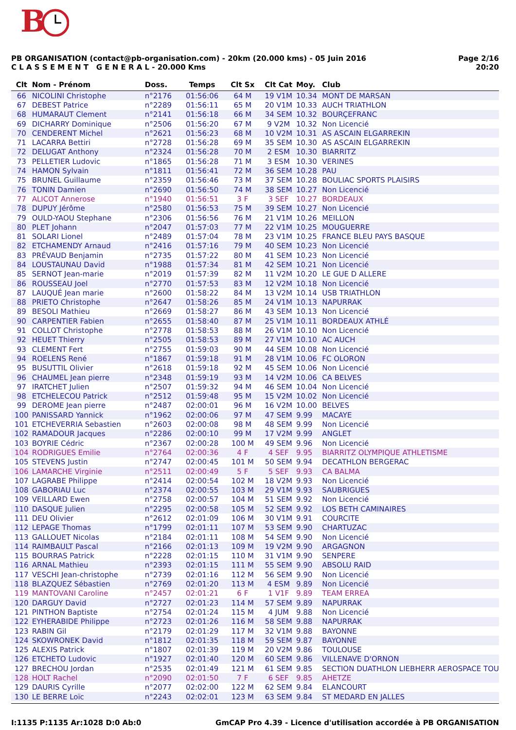B
PB ORGANISATION (contact@pb-organisation.com) - 20km (20.000 kms) - 05 Juin 2016
C L A S S E M E N T G E N E R A L - 20.000 Kms
Page 2/16
20:20
| Clt | Nom - Prénom | Doss. | Temps | Clt Sx | Clt Cat | Moy. | Club |
| --- | --- | --- | --- | --- | --- | --- | --- |
| 66 | NICOLINI Christophe | n°2176 | 01:56:06 | 64 M | 19 V1M | 10.34 | MONT DE MARSAN |
| 67 | DEBEST Patrice | n°2289 | 01:56:11 | 65 M | 20 V1M | 10.33 | AUCH TRIATHLON |
| 68 | HUMARAUT Clement | n°2141 | 01:56:18 | 66 M | 34 SEM | 10.32 | BOURÇEFRANC |
| 69 | DICHARRY Dominique | n°2506 | 01:56:20 | 67 M | 9 V2M | 10.32 | Non Licencié |
| 70 | CENDERENT Michel | n°2621 | 01:56:23 | 68 M | 10 V2M | 10.31 | AS ASCAIN ELGARREKIN |
| 71 | LACARRA Bettiri | n°2728 | 01:56:28 | 69 M | 35 SEM | 10.30 | AS ASCAIN ELGARREKIN |
| 72 | DELUGAT Anthony | n°2324 | 01:56:28 | 70 M | 2 ESM | 10.30 | BIARRITZ |
| 73 | PELLETIER Ludovic | n°1865 | 01:56:28 | 71 M | 3 ESM | 10.30 | VERINES |
| 74 | HAMON Sylvain | n°1811 | 01:56:41 | 72 M | 36 SEM | 10.28 | PAU |
| 75 | BRUNEL Guillaume | n°2359 | 01:56:46 | 73 M | 37 SEM | 10.28 | BOULIAC SPORTS PLAISIRS |
| 76 | TONIN Damien | n°2690 | 01:56:50 | 74 M | 38 SEM | 10.27 | Non Licencié |
| 77 | ALICOT Annerose | n°1940 | 01:56:51 | 3 F | 3 SEF | 10.27 | BORDEAUX |
| 78 | DUPUY Jérôme | n°2580 | 01:56:53 | 75 M | 39 SEM | 10.27 | Non Licencié |
| 79 | OULD-YAOU Stephane | n°2306 | 01:56:56 | 76 M | 21 V1M | 10.26 | MEILLON |
| 80 | PLET Johann | n°2047 | 01:57:03 | 77 M | 22 V1M | 10.25 | MOUGUERRE |
| 81 | SOLARI Lionel | n°2489 | 01:57:04 | 78 M | 23 V1M | 10.25 | FRANCE BLEU PAYS BASQUE |
| 82 | ETCHAMENDY Arnaud | n°2416 | 01:57:16 | 79 M | 40 SEM | 10.23 | Non Licencié |
| 83 | PRÉVAUD Benjamin | n°2735 | 01:57:22 | 80 M | 41 SEM | 10.23 | Non Licencié |
| 84 | LOUSTAUNAU David | n°1988 | 01:57:34 | 81 M | 42 SEM | 10.21 | Non Licencié |
| 85 | SERNOT Jean-marie | n°2019 | 01:57:39 | 82 M | 11 V2M | 10.20 | LE GUE D ALLERE |
| 86 | ROUSSEAU Joel | n°2770 | 01:57:53 | 83 M | 12 V2M | 10.18 | Non Licencié |
| 87 | LAUQUÉ Jean marie | n°2600 | 01:58:22 | 84 M | 13 V2M | 10.14 | USB TRIATHLON |
| 88 | PRIETO Christophe | n°2647 | 01:58:26 | 85 M | 24 V1M | 10.13 | NAPURRAK |
| 89 | BESOLI Mathieu | n°2669 | 01:58:27 | 86 M | 43 SEM | 10.13 | Non Licencié |
| 90 | CARPENTIER Fabien | n°2655 | 01:58:40 | 87 M | 25 V1M | 10.11 | BORDEAUX ATHLÉ |
| 91 | COLLOT Christophe | n°2778 | 01:58:53 | 88 M | 26 V1M | 10.10 | Non Licencié |
| 92 | HEUET Thierry | n°2505 | 01:58:53 | 89 M | 27 V1M | 10.10 | AC AUCH |
| 93 | CLEMENT Fert | n°2755 | 01:59:03 | 90 M | 44 SEM | 10.08 | Non Licencié |
| 94 | ROELENS René | n°1867 | 01:59:18 | 91 M | 28 V1M | 10.06 | FC OLORON |
| 95 | BUSUTTIL Olivier | n°2618 | 01:59:18 | 92 M | 45 SEM | 10.06 | Non Licencié |
| 96 | CHAUMEL Jean pierre | n°2348 | 01:59:19 | 93 M | 14 V2M | 10.06 | CA BELVES |
| 97 | IRATCHET Julien | n°2507 | 01:59:32 | 94 M | 46 SEM | 10.04 | Non Licencié |
| 98 | ETCHELECOU Patrick | n°2512 | 01:59:48 | 95 M | 15 V2M | 10.02 | Non Licencié |
| 99 | DEROME Jean pierre | n°2487 | 02:00:01 | 96 M | 16 V2M | 10.00 | BELVES |
| 100 | PANISSARD Yannick | n°1962 | 02:00:06 | 97 M | 47 SEM | 9.99 | MACAYE |
| 101 | ETCHEVERRIA Sebastien | n°2603 | 02:00:08 | 98 M | 48 SEM | 9.99 | Non Licencié |
| 102 | RAMADOUR Jacques | n°2286 | 02:00:10 | 99 M | 17 V2M | 9.99 | ANGLET |
| 103 | BOYRIE Cédric | n°2367 | 02:00:28 | 100 M | 49 SEM | 9.96 | Non Licencié |
| 104 | RODRIGUES Emilie | n°2764 | 02:00:36 | 4 F | 4 SEF | 9.95 | BIARRITZ OLYMPIQUE ATHLETISME |
| 105 | STEVENS Justin | n°2747 | 02:00:45 | 101 M | 50 SEM | 9.94 | DECATHLON BERGERAC |
| 106 | LAMARCHE Virginie | n°2511 | 02:00:49 | 5 F | 5 SEF | 9.93 | CA BALMA |
| 107 | LAGRABE Philippe | n°2414 | 02:00:54 | 102 M | 18 V2M | 9.93 | Non Licencié |
| 108 | GABORIAU Luc | n°2374 | 02:00:55 | 103 M | 29 V1M | 9.93 | SAUBRIGUES |
| 109 | VEILLARD Ewen | n°2758 | 02:00:57 | 104 M | 51 SEM | 9.92 | Non Licencié |
| 110 | DASQUE Julien | n°2295 | 02:00:58 | 105 M | 52 SEM | 9.92 | LOS BETH CAMINAIRES |
| 111 | DEU Olivier | n°2612 | 02:01:09 | 106 M | 30 V1M | 9.91 | COURCITE |
| 112 | LEPAGE Thomas | n°1799 | 02:01:11 | 107 M | 53 SEM | 9.90 | CHARTUZAC |
| 113 | GALLOUET Nicolas | n°2184 | 02:01:11 | 108 M | 54 SEM | 9.90 | Non Licencié |
| 114 | RAIMBAULT Pascal | n°2166 | 02:01:13 | 109 M | 19 V2M | 9.90 | ARGAGNON |
| 115 | BOURRAS Patrick | n°2228 | 02:01:15 | 110 M | 31 V1M | 9.90 | SENPERE |
| 116 | ARNAL Mathieu | n°2393 | 02:01:15 | 111 M | 55 SEM | 9.90 | ABSOLU RAID |
| 117 | VESCHI Jean-christophe | n°2739 | 02:01:16 | 112 M | 56 SEM | 9.90 | Non Licencié |
| 118 | BLAZQUEZ Sébastien | n°2769 | 02:01:20 | 113 M | 4 ESM | 9.89 | Non Licencié |
| 119 | MANTOVANI Caroline | n°2457 | 02:01:21 | 6 F | 1 V1F | 9.89 | TEAM ERREA |
| 120 | DARGUY David | n°2727 | 02:01:23 | 114 M | 57 SEM | 9.89 | NAPURRAK |
| 121 | PINTHON Baptiste | n°2754 | 02:01:24 | 115 M | 4 JUM | 9.88 | Non Licencié |
| 122 | EYHERABIDE Philippe | n°2723 | 02:01:26 | 116 M | 58 SEM | 9.88 | NAPURRAK |
| 123 | RABIN Gil | n°2179 | 02:01:29 | 117 M | 32 V1M | 9.88 | BAYONNE |
| 124 | SKOWRONEK David | n°1812 | 02:01:35 | 118 M | 59 SEM | 9.87 | BAYONNE |
| 125 | ALEXIS Patrick | n°1807 | 02:01:39 | 119 M | 20 V2M | 9.86 | TOULOUSE |
| 126 | ETCHETO Ludovic | n°1927 | 02:01:40 | 120 M | 60 SEM | 9.86 | VILLENAVE D'ORNON |
| 127 | BRECHOU Jordan | n°2535 | 02:01:49 | 121 M | 61 SEM | 9.85 | SECTION DUATHLON LIEBHERR AEROSPACE TOU |
| 128 | HOLT Rachel | n°2090 | 02:01:50 | 7 F | 6 SEF | 9.85 | AHETZE |
| 129 | DAURIS Cyrille | n°2077 | 02:02:00 | 122 M | 62 SEM | 9.84 | ELANCOURT |
| 130 | LE BERRE Loïc | n°2243 | 02:02:01 | 123 M | 63 SEM | 9.84 | ST MEDARD EN JALLES |
I:1135 P:1135 Ar:1028 D:0 Ab:0 GmCAP Pro 4.39 - Licence d'utilisation accordée à PB ORGANISATION